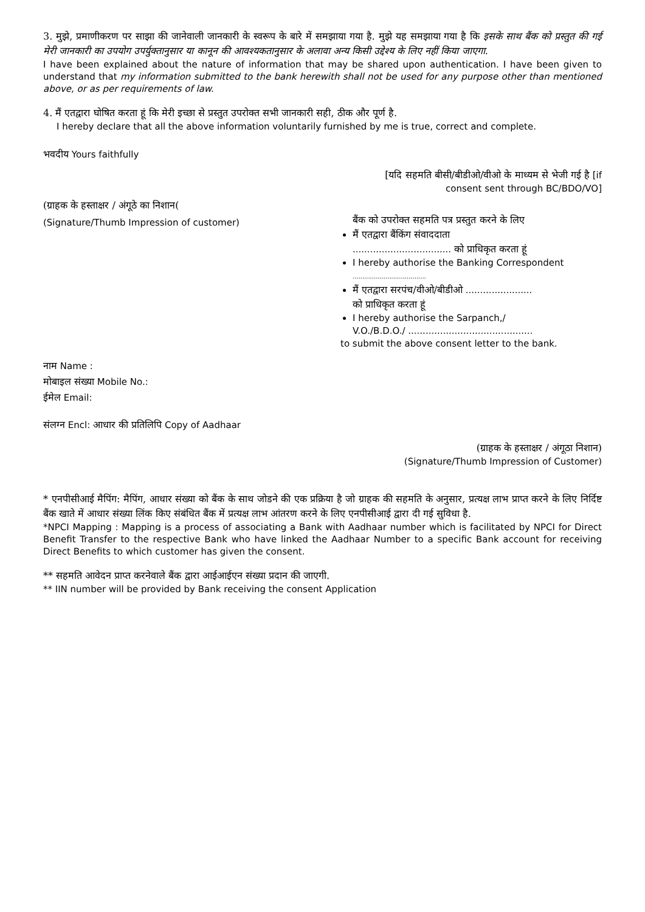3. मुझे, प्रमाणीकरण पर साझा की जानेवाली जानकारी के स्वरूप के बारे में समझाया गया है. मुझे यह समझाया गया है कि इसके साथ बैंक को प्रस्तुत की गई मेरी जानकारी का उपयोग उपर्युक्तानुसार या कानून की आवश्यकतानुसार के अलावा अन्य किसी उद्देश्य के लिए नहीं किया जाएगा.
I have been explained about the nature of information that may be shared upon authentication. I have been given to understand that my information submitted to the bank herewith shall not be used for any purpose other than mentioned above, or as per requirements of law.
4. मैं एतद्वारा घोषित करता हूं कि मेरी इच्छा से प्रस्तुत उपरोक्त सभी जानकारी सही, ठीक और पूर्ण है.
I hereby declare that all the above information voluntarily furnished by me is true, correct and complete.
भवदीय Yours faithfully
[यदि सहमति बीसी/बीडीओ/वीओ के माध्यम से भेजी गई है [if
consent sent through BC/BDO/VO]
(ग्राहक के हस्ताक्षर / अंगूठे का निशान(
(Signature/Thumb Impression of customer)
बैंक को उपरोक्त सहमति पत्र प्रस्तुत करने के लिए
मैं एतद्वारा बैंकिंग संवाददाता
.................................. को प्राधिकृत करता हूं
I hereby authorise the Banking Correspondent
......................................
मैं एतद्वारा सरपंच/वीओ/बीडीओ .......................
को प्राधिकृत करता हूं
I hereby authorise the Sarpanch,/
V.O./B.D.O./ ...........................................
to submit the above consent letter to the bank.
नाम Name :
मोबाइल संख्या Mobile No.:
ईमेल Email:
संलग्न Encl: आधार की प्रतिलिपि Copy of Aadhaar
(ग्राहक के हस्ताक्षर / अंगूठा निशान)
(Signature/Thumb Impression of Customer)
* एनपीसीआई मैपिंग: मैपिंग, आधार संख्या को बैंक के साथ जोडने की एक प्रक्रिया है जो ग्राहक की सहमति के अनुसार, प्रत्यक्ष लाभ प्राप्त करने के लिए निर्दिष्ट बैंक खाते में आधार संख्या लिंक किए संबंधित बैंक में प्रत्यक्ष लाभ आंतरण करने के लिए एनपीसीआई द्वारा दी गई सुविधा है.
*NPCI Mapping : Mapping is a process of associating a Bank with Aadhaar number which is facilitated by NPCI for Direct Benefit Transfer to the respective Bank who have linked the Aadhaar Number to a specific Bank account for receiving Direct Benefits to which customer has given the consent.
** सहमति आवेदन प्राप्त करनेवाले बैंक द्वारा आईआईएन संख्या प्रदान की जाएगी.
** IIN number will be provided by Bank receiving the consent Application